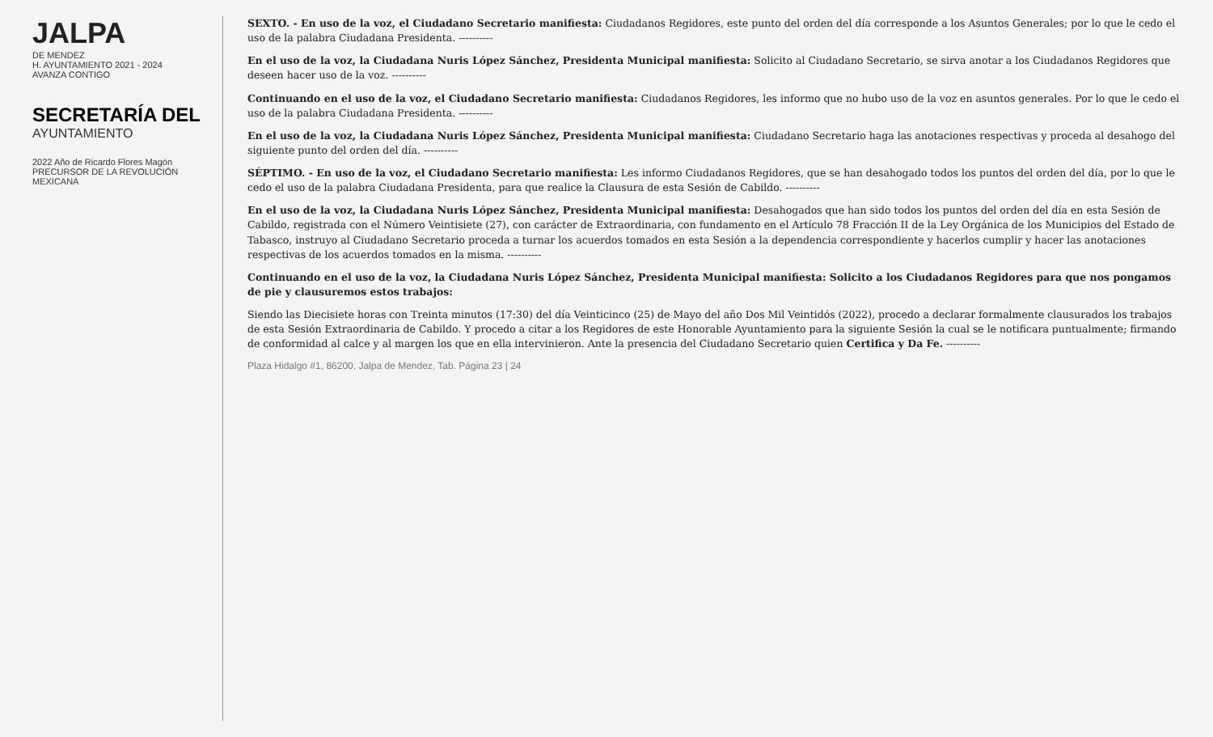JALPA
DE MENDEZ
H. AYUNTAMIENTO 2021 - 2024
AVANZA CONTIGO
SECRETARÍA DEL
AYUNTAMIENTO
2022 Año de Ricardo Flores Magón
PRECURSOR DE LA REVOLUCIÓN MEXICANA
SEXTO. - En uso de la voz, el Ciudadano Secretario manifiesta: Ciudadanos Regidores, este punto del orden del día corresponde a los Asuntos Generales; por lo que le cedo el uso de la palabra Ciudadana Presidenta. ----------
En el uso de la voz, la Ciudadana Nuris López Sánchez, Presidenta Municipal manifiesta: Solicito al Ciudadano Secretario, se sirva anotar a los Ciudadanos Regidores que deseen hacer uso de la voz. ----------
Continuando en el uso de la voz, el Ciudadano Secretario manifiesta: Ciudadanos Regidores, les informo que no hubo uso de la voz en asuntos generales. Por lo que le cedo el uso de la palabra Ciudadana Presidenta. ----------
En el uso de la voz, la Ciudadana Nuris López Sánchez, Presidenta Municipal manifiesta: Ciudadano Secretario haga las anotaciones respectivas y proceda al desahogo del siguiente punto del orden del día. ----------
SÉPTIMO. - En uso de la voz, el Ciudadano Secretario manifiesta: Les informo Ciudadanos Regidores, que se han desahogado todos los puntos del orden del día, por lo que le cedo el uso de la palabra Ciudadana Presidenta, para que realice la Clausura de esta Sesión de Cabildo. ----------
En el uso de la voz, la Ciudadana Nuris López Sánchez, Presidenta Municipal manifiesta: Desahogados que han sido todos los puntos del orden del día en esta Sesión de Cabildo, registrada con el Número Veintisiete (27), con carácter de Extraordinaria, con fundamento en el Artículo 78 Fracción II de la Ley Orgánica de los Municipios del Estado de Tabasco, instruyo al Ciudadano Secretario proceda a turnar los acuerdos tomados en esta Sesión a la dependencia correspondiente y hacerlos cumplir y hacer las anotaciones respectivas de los acuerdos tomados en la misma. ----------
Continuando en el uso de la voz, la Ciudadana Nuris López Sánchez, Presidenta Municipal manifiesta: Solicito a los Ciudadanos Regidores para que nos pongamos de pie y clausuremos estos trabajos:
Siendo las Diecisiete horas con Treinta minutos (17:30) del día Veinticinco (25) de Mayo del año Dos Mil Veintidós (2022), procedo a declarar formalmente clausurados los trabajos de esta Sesión Extraordinaria de Cabildo. Y procedo a citar a los Regidores de este Honorable Ayuntamiento para la siguiente Sesión la cual se le notificara puntualmente; firmando de conformidad al calce y al margen los que en ella intervinieron. Ante la presencia del Ciudadano Secretario quien Certifica y Da Fe. ----------
Plaza Hidalgo #1, 86200, Jalpa de Mendez, Tab. Página 23 | 24